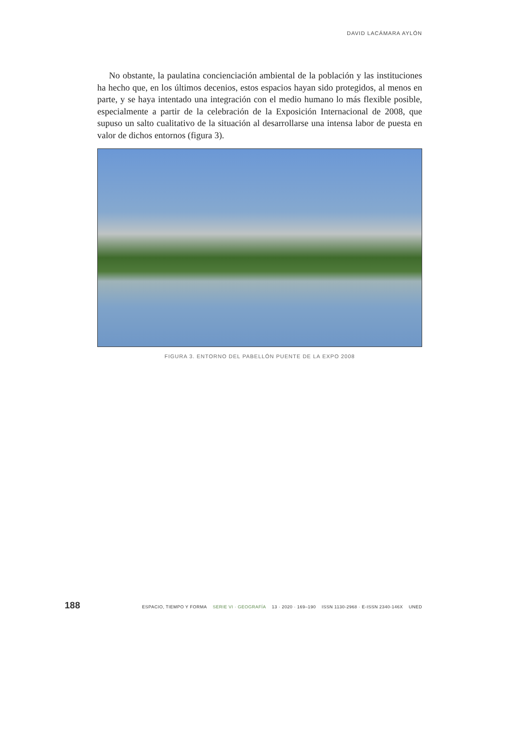DAVID LACÁMARA AYLÓN
No obstante, la paulatina concienciación ambiental de la población y las instituciones ha hecho que, en los últimos decenios, estos espacios hayan sido protegidos, al menos en parte, y se haya intentado una integración con el medio humano lo más flexible posible, especialmente a partir de la celebración de la Exposición Internacional de 2008, que supuso un salto cualitativo de la situación al desarrollarse una intensa labor de puesta en valor de dichos entornos (figura 3).
FIGURA 3. ENTORNO DEL PABELLÓN PUENTE DE LA EXPO 2008
188
ESPACIO, TIEMPO Y FORMA SERIE VI · GEOGRAFÍA 13 · 2020 · 169–190 ISSN 1130-2968 · E-ISSN 2340-146X UNED